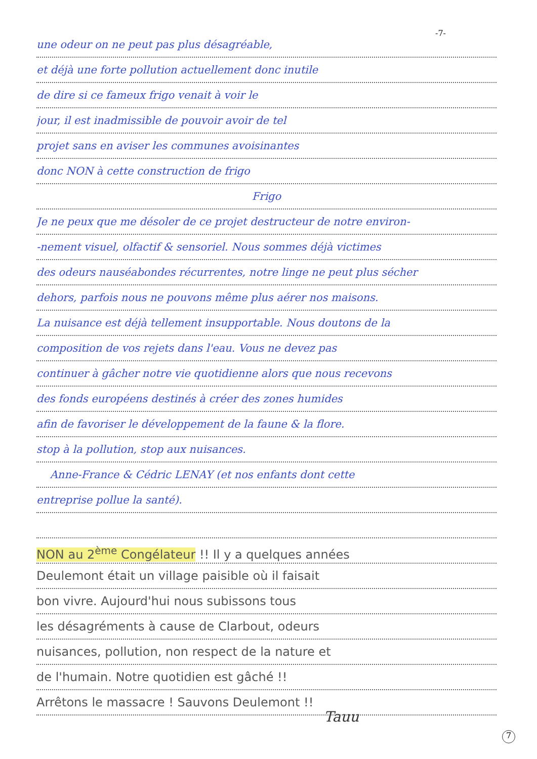-7-
une odeur on ne peut pas plus désagréable,
et déjà une forte pollution actuellement donc inutile
de dire si ce fameux frigo venait à voir le
jour, il est inadmissible de pouvoir avoir de tel
projet sans en aviser les communes avoisinantes
donc NON à cette construction de frigo
Frigo
Je ne peux que me désoler de ce projet destructeur de notre environ-
-nement visuel, olfactif & sensoriel. Nous sommes déjà victimes
des odeurs nauséabondes récurrentes, notre linge ne peut plus sécher
dehors, parfois nous ne pouvons même plus aérer nos maisons.
La nuisance est déjà tellement insupportable. Nous doutons de la
composition de vos rejets dans l'eau. Vous ne devez pas
continuer à gâcher notre vie quotidienne alors que nous recevons
des fonds européens destinés à créer des zones humides
afin de favoriser le développement de la faune & la flore.
stop à la pollution, stop aux nuisances.
Anne-France & Cédric LENAY (et nos enfants dont cette
entreprise pollue la santé).
NON au 2<sup>ème</sup> Congélateur !! Il y a quelques années
Deulemont était un village paisible où il faisait
bon vivre. Aujourd'hui nous subissons tous
les désagréments à cause de Clarbout, odeurs
nuisances, pollution, non respect de la nature et
de l'humain. Notre quotidien est gâché !!
Arrêtons le massacre ! Sauvons Deulemont !!
Tauu
7